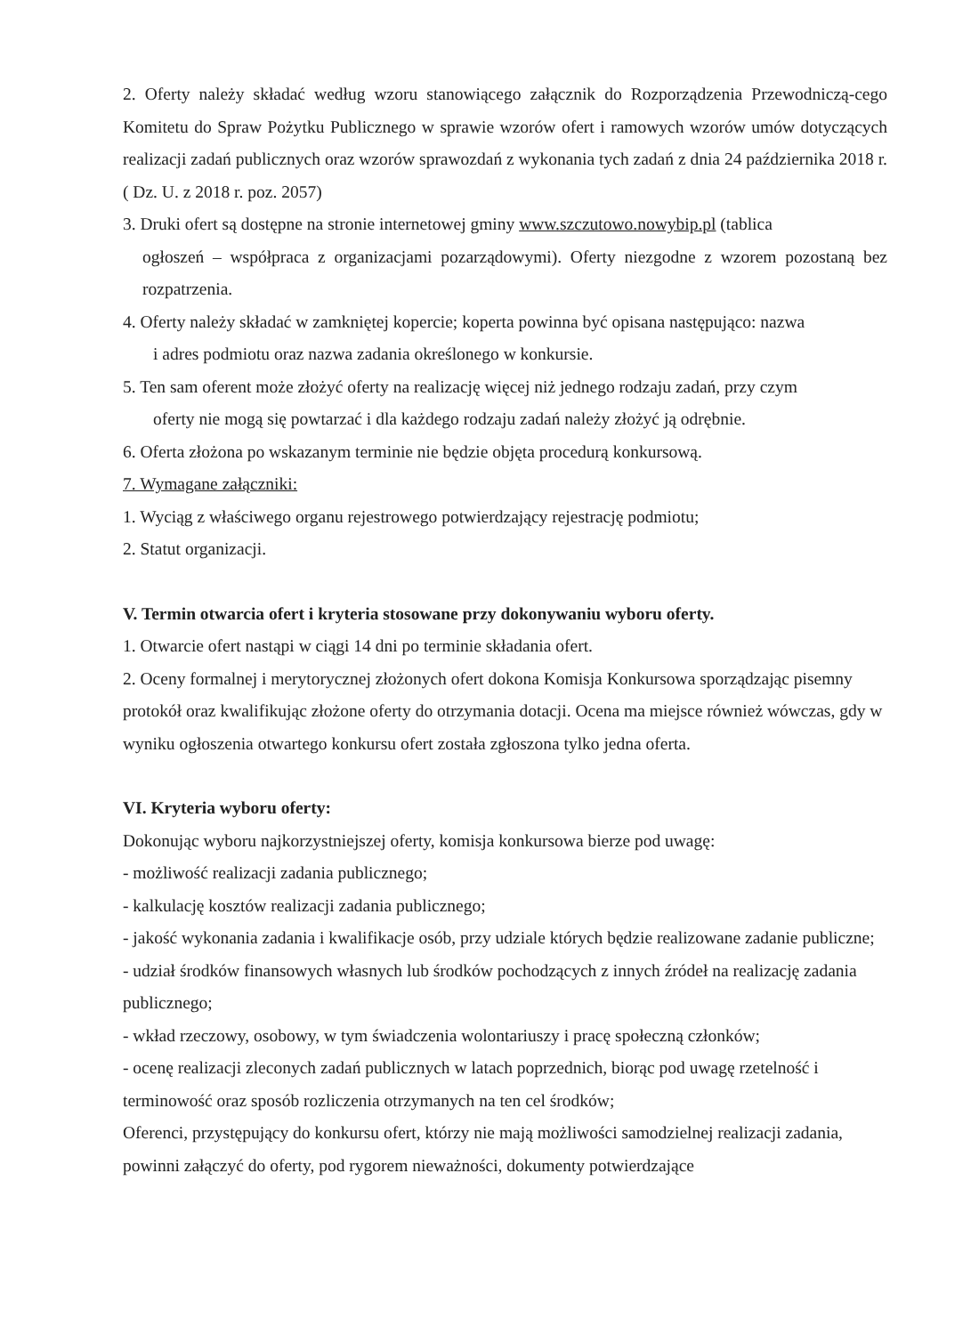2. Oferty należy składać według wzoru stanowiącego załącznik do Rozporządzenia Przewodniczą-cego Komitetu do Spraw Pożytku Publicznego w sprawie wzorów ofert i ramowych wzorów umów dotyczących realizacji zadań publicznych oraz wzorów sprawozdań z wykonania tych zadań z dnia 24 października 2018 r. ( Dz. U. z 2018 r. poz. 2057)
3. Druki ofert są dostępne na stronie internetowej gminy www.szczutowo.nowybip.pl (tablica
ogłoszeń – współpraca z organizacjami pozarządowymi). Oferty niezgodne z wzorem pozostaną bez rozpatrzenia.
4. Oferty należy składać w zamkniętej kopercie; koperta powinna być opisana następująco: nazwa
i adres podmiotu oraz nazwa zadania określonego w konkursie.
5. Ten sam oferent może złożyć oferty na realizację więcej niż jednego rodzaju zadań, przy czym
oferty nie mogą się powtarzać i dla każdego rodzaju zadań należy złożyć ją odrębnie.
6. Oferta złożona po wskazanym terminie nie będzie objęta procedurą konkursową.
7. Wymagane załączniki:
1. Wyciąg z właściwego organu rejestrowego potwierdzający rejestrację podmiotu;
2. Statut organizacji.
V. Termin otwarcia ofert i kryteria stosowane przy dokonywaniu wyboru oferty.
1. Otwarcie ofert nastąpi w ciągi 14 dni po terminie składania ofert.
2. Oceny formalnej i merytorycznej złożonych ofert dokona Komisja Konkursowa sporządzając pisemny protokół oraz kwalifikując złożone oferty do otrzymania dotacji. Ocena ma miejsce również wówczas, gdy w wyniku ogłoszenia otwartego konkursu ofert została zgłoszona tylko jedna oferta.
VI. Kryteria wyboru oferty:
Dokonując wyboru najkorzystniejszej oferty, komisja konkursowa bierze pod uwagę:
- możliwość realizacji zadania publicznego;
- kalkulację kosztów realizacji zadania publicznego;
- jakość wykonania zadania i kwalifikacje osób, przy udziale których będzie realizowane zadanie publiczne;
- udział środków finansowych własnych lub środków pochodzących z innych źródeł na realizację zadania publicznego;
- wkład rzeczowy, osobowy, w tym świadczenia wolontariuszy i pracę społeczną członków;
- ocenę realizacji zleconych zadań publicznych w latach poprzednich, biorąc pod uwagę rzetelność i terminowość oraz sposób rozliczenia otrzymanych na ten cel środków;
Oferenci, przystępujący do konkursu ofert, którzy nie mają możliwości samodzielnej realizacji zadania, powinni załączyć do oferty, pod rygorem nieważności, dokumenty potwierdzające